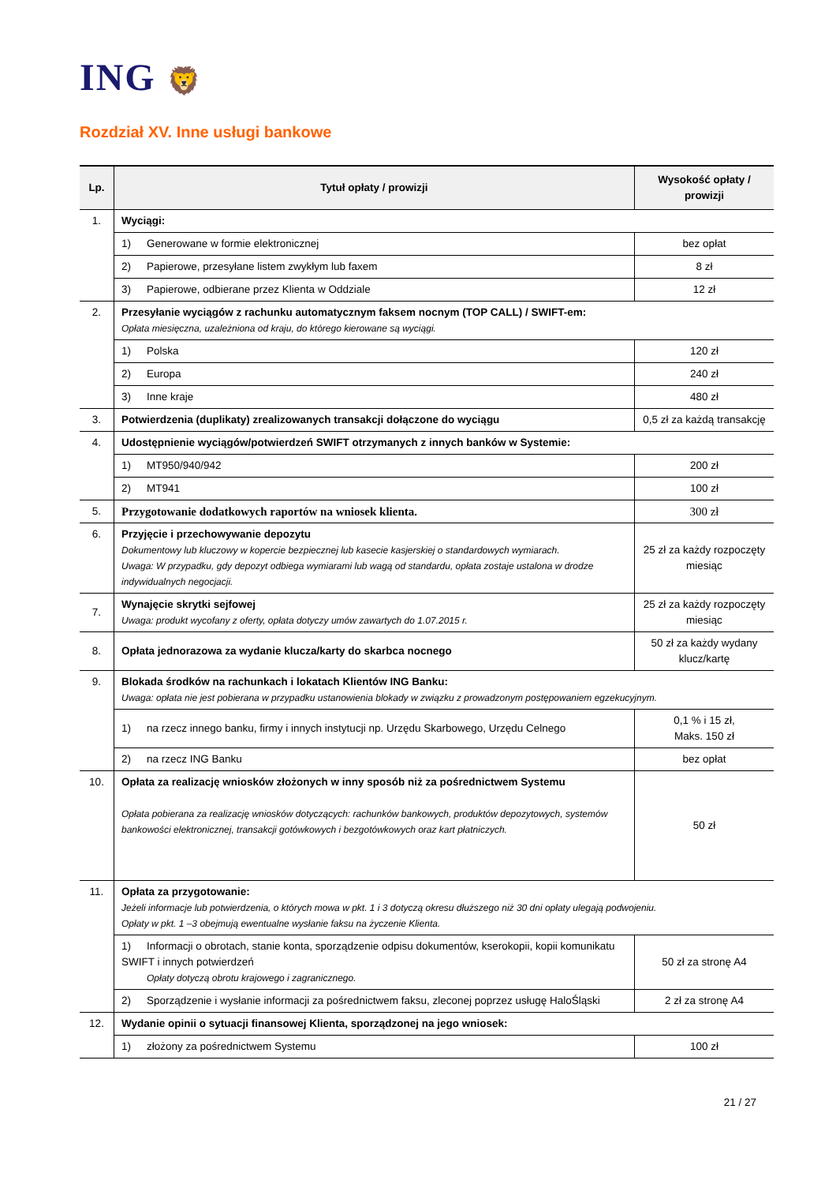ING 🦁
Rozdział XV. Inne usługi bankowe
| Lp. | Tytuł opłaty / prowizji | Wysokość opłaty / prowizji |
| --- | --- | --- |
| 1. | Wyciągi: | |
| | 1) Generowane w formie elektronicznej | bez opłat |
| | 2) Papierowe, przesyłane listem zwykłym lub faxem | 8 zł |
| | 3) Papierowe, odbierane przez Klienta w Oddziale | 12 zł |
| 2. | Przesyłanie wyciągów z rachunku automatycznym faksem nocnym (TOP CALL) / SWIFT-em: Opłata miesięczna, uzależniona od kraju, do którego kierowane są wyciągi. | |
| | 1) Polska | 120 zł |
| | 2) Europa | 240 zł |
| | 3) Inne kraje | 480 zł |
| 3. | Potwierdzenia (duplikaty) zrealizowanych transakcji dołączone do wyciągu | 0,5 zł za każdą transakcję |
| 4. | Udostępnienie wyciągów/potwierdzeń SWIFT otrzymanych z innych banków w Systemie: | |
| | 1) MT950/940/942 | 200 zł |
| | 2) MT941 | 100 zł |
| 5. | Przygotowanie dodatkowych raportów na wniosek klienta. | 300 zł |
| 6. | Przyjęcie i przechowywanie depozytu Dokumentowy lub kluczowy w kopercie bezpiecznej lub kasecie kasjerskiej o standardowych wymiarach. Uwaga: W przypadku, gdy depozyt odbiega wymiarami lub wagą od standardu, opłata zostaje ustalona w drodze indywidualnych negocjacji. | 25 zł za każdy rozpoczęty miesiąc |
| 7. | Wynajęcie skrytki sejfowej Uwaga: produkt wycofany z oferty, opłata dotyczy umów zawartych do 1.07.2015 r. | 25 zł za każdy rozpoczęty miesiąc |
| 8. | Opłata jednorazowa za wydanie klucza/karty do skarbca nocnego | 50 zł za każdy wydany klucz/kartę |
| 9. | Blokada środków na rachunkach i lokatach Klientów ING Banku: Uwaga: opłata nie jest pobierana w przypadku ustanowienia blokady w związku z prowadzonym postępowaniem egzekucyjnym. | |
| | 1) na rzecz innego banku, firmy i innych instytucji np. Urzędu Skarbowego, Urzędu Celnego | 0,1 % i 15 zł, Maks. 150 zł |
| | 2) na rzecz ING Banku | bez opłat |
| 10. | Opłata za realizację wniosków złożonych w inny sposób niż za pośrednictwem Systemu Opłata pobierana za realizację wniosków dotyczących: rachunków bankowych, produktów depozytowych, systemów bankowości elektronicznej, transakcji gotówkowych i bezgotówkowych oraz kart płatniczych. | 50 zł |
| 11. | Opłata za przygotowanie: Jeżeli informacje lub potwierdzenia, o których mowa w pkt. 1 i 3 dotyczą okresu dłuższego niż 30 dni opłaty ulegają podwojeniu. Opłaty w pkt. 1 –3 obejmują ewentualne wysłanie faksu na życzenie Klienta. | |
| | 1) Informacji o obrotach, stanie konta, sporządzenie odpisu dokumentów, kserokopii, kopii komunikatu SWIFT i innych potwierdzeń Opłaty dotyczą obrotu krajowego i zagranicznego. | 50 zł za stronę A4 |
| | 2) Sporządzenie i wysłanie informacji za pośrednictwem faksu, zleconej poprzez usługę HaloŚląski | 2 zł za stronę A4 |
| 12. | Wydanie opinii o sytuacji finansowej Klienta, sporządzonej na jego wniosek: | |
| | 1) złożony za pośrednictwem Systemu | 100 zł |
21 / 27